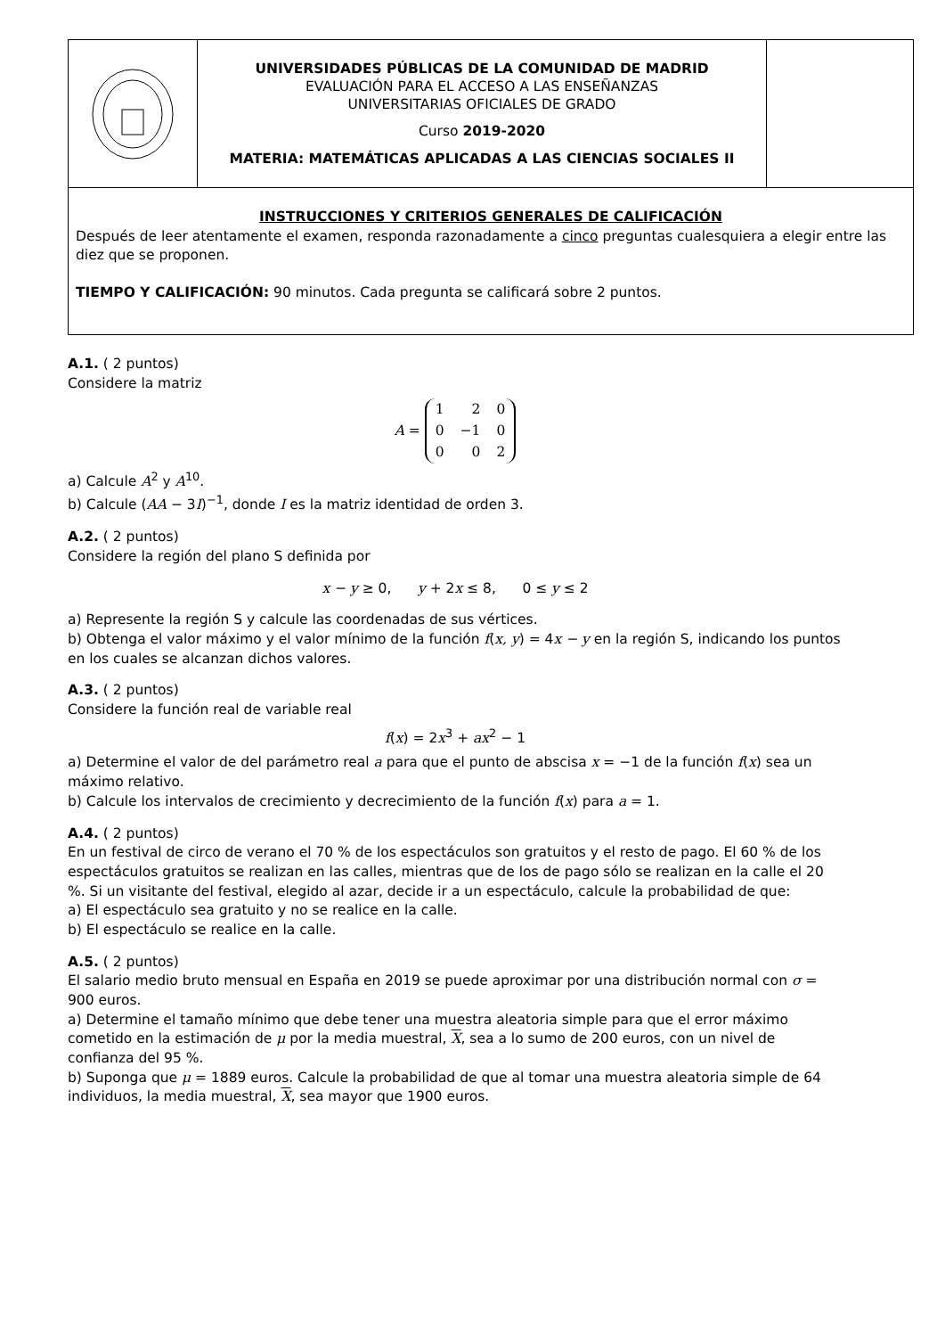UNIVERSIDADES PÚBLICAS DE LA COMUNIDAD DE MADRID
EVALUACIÓN PARA EL ACCESO A LAS ENSEÑANZAS
UNIVERSITARIAS OFICIALES DE GRADO
Curso 2019-2020
MATERIA: MATEMÁTICAS APLICADAS A LAS CIENCIAS SOCIALES II
INSTRUCCIONES Y CRITERIOS GENERALES DE CALIFICACIÓN
Después de leer atentamente el examen, responda razonadamente a cinco preguntas cualesquiera a elegir entre las diez que se proponen.
TIEMPO Y CALIFICACIÓN: 90 minutos. Cada pregunta se calificará sobre 2 puntos.
A.1. ( 2 puntos)
Considere la matriz
A =
| 1 | 2 | 0 |
| 0 | −1 | 0 |
| 0 | 0 | 2 |
a) Calcule A<sup>2</sup> y A<sup>10</sup>.
b) Calcule (AA − 3I)<sup>−1</sup>, donde I es la matriz identidad de orden 3.
A.2. ( 2 puntos)
Considere la región del plano S definida por
x − y ≥ 0, y + 2x ≤ 8, 0 ≤ y ≤ 2
a) Represente la región S y calcule las coordenadas de sus vértices.
b) Obtenga el valor máximo y el valor mínimo de la función f(x, y) = 4x − y en la región S, indicando los puntos en los cuales se alcanzan dichos valores.
A.3. ( 2 puntos)
Considere la función real de variable real
f(x) = 2x<sup>3</sup> + ax<sup>2</sup> − 1
a) Determine el valor de del parámetro real a para que el punto de abscisa x = −1 de la función f(x) sea un máximo relativo.
b) Calcule los intervalos de crecimiento y decrecimiento de la función f(x) para a = 1.
A.4. ( 2 puntos)
En un festival de circo de verano el 70 % de los espectáculos son gratuitos y el resto de pago. El 60 % de los espectáculos gratuitos se realizan en las calles, mientras que de los de pago sólo se realizan en la calle el 20 %. Si un visitante del festival, elegido al azar, decide ir a un espectáculo, calcule la probabilidad de que:
a) El espectáculo sea gratuito y no se realice en la calle.
b) El espectáculo se realice en la calle.
A.5. ( 2 puntos)
El salario medio bruto mensual en España en 2019 se puede aproximar por una distribución normal con σ = 900 euros.
a) Determine el tamaño mínimo que debe tener una muestra aleatoria simple para que el error máximo cometido en la estimación de μ por la media muestral, X, sea a lo sumo de 200 euros, con un nivel de confianza del 95 %.
b) Suponga que μ = 1889 euros. Calcule la probabilidad de que al tomar una muestra aleatoria simple de 64 individuos, la media muestral, X, sea mayor que 1900 euros.